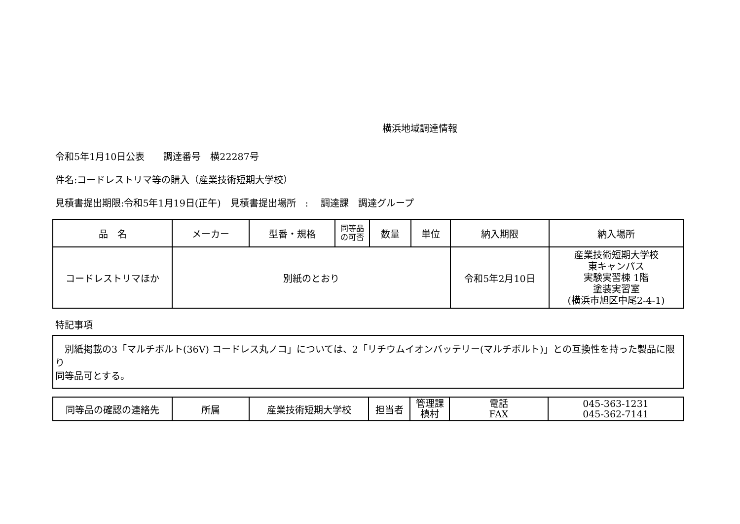横浜地域調達情報
令和5年1月10日公表　　調達番号　横22287号
件名:コードレストリマ等の購入（産業技術短期大学校）
見積書提出期限:令和5年1月19日(正午)　見積書提出場所　:　 調達課　調達グループ
| 品 名 | メーカー | 型番・規格 | 同等品 の可否 | 数量 | 単位 | 納入期限 | 納入場所 |
| コードレストリマほか | 別紙のとおり | | | | | 令和5年2月10日 | 産業技術短期大学校 東キャンパス 実験実習棟 1階 塗装実習室 (横浜市旭区中尾2-4-1) |
特記事項
　別紙掲載の3「マルチボルト(36V) コードレス丸ノコ」については、2「リチウムイオンバッテリー(マルチボルト)」との互換性を持った製品に限り
同等品可とする。
| 同等品の確認の連絡先 | 所属 | 産業技術短期大学校 | 担当者 | 管理課 槙村 | 電話 FAX | 045-363-1231 045-362-7141 |